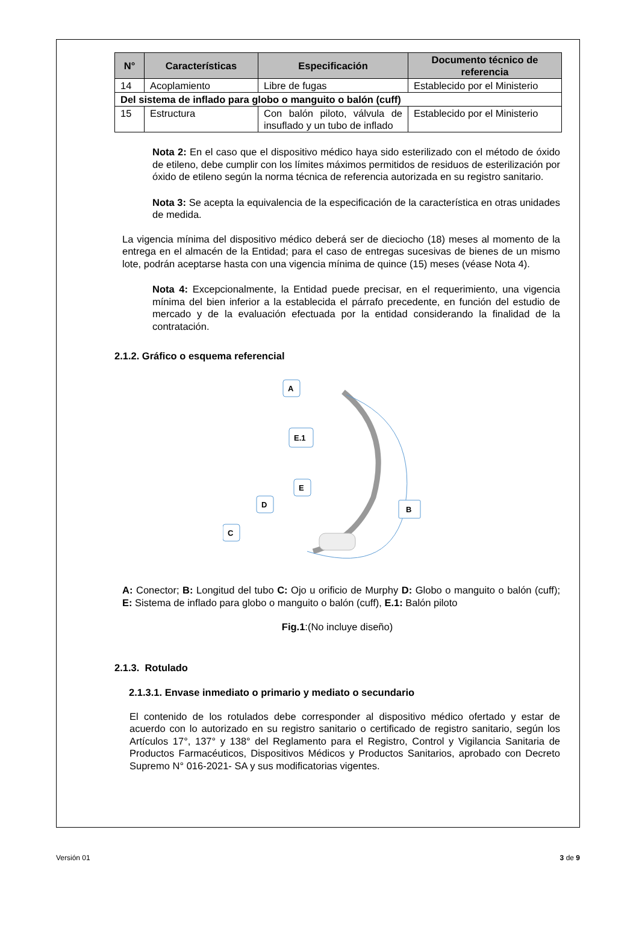| N° | Características | Especificación | Documento técnico de referencia |
| --- | --- | --- | --- |
| 14 | Acoplamiento | Libre de fugas | Establecido por el Ministerio |
| Del sistema de inflado para globo o manguito o balón (cuff) | | | |
| 15 | Estructura | Con balón piloto, válvula de insuflado y un tubo de inflado | Establecido por el Ministerio |
Nota 2: En el caso que el dispositivo médico haya sido esterilizado con el método de óxido de etileno, debe cumplir con los límites máximos permitidos de residuos de esterilización por óxido de etileno según la norma técnica de referencia autorizada en su registro sanitario.
Nota 3: Se acepta la equivalencia de la especificación de la característica en otras unidades de medida.
La vigencia mínima del dispositivo médico deberá ser de dieciocho (18) meses al momento de la entrega en el almacén de la Entidad; para el caso de entregas sucesivas de bienes de un mismo lote, podrán aceptarse hasta con una vigencia mínima de quince (15) meses (véase Nota 4).
Nota 4: Excepcionalmente, la Entidad puede precisar, en el requerimiento, una vigencia mínima del bien inferior a la establecida el párrafo precedente, en función del estudio de mercado y de la evaluación efectuada por la entidad considerando la finalidad de la contratación.
2.1.2. Gráfico o esquema referencial
A
E.1
E
D
C
B
A: Conector; B: Longitud del tubo C: Ojo u orificio de Murphy D: Globo o manguito o balón (cuff); E: Sistema de inflado para globo o manguito o balón (cuff), E.1: Balón piloto
Fig.1:(No incluye diseño)
2.1.3. Rotulado
2.1.3.1. Envase inmediato o primario y mediato o secundario
El contenido de los rotulados debe corresponder al dispositivo médico ofertado y estar de acuerdo con lo autorizado en su registro sanitario o certificado de registro sanitario, según los Artículos 17°, 137° y 138° del Reglamento para el Registro, Control y Vigilancia Sanitaria de Productos Farmacéuticos, Dispositivos Médicos y Productos Sanitarios, aprobado con Decreto Supremo N° 016-2021- SA y sus modificatorias vigentes.
Versión 01 3 de 9